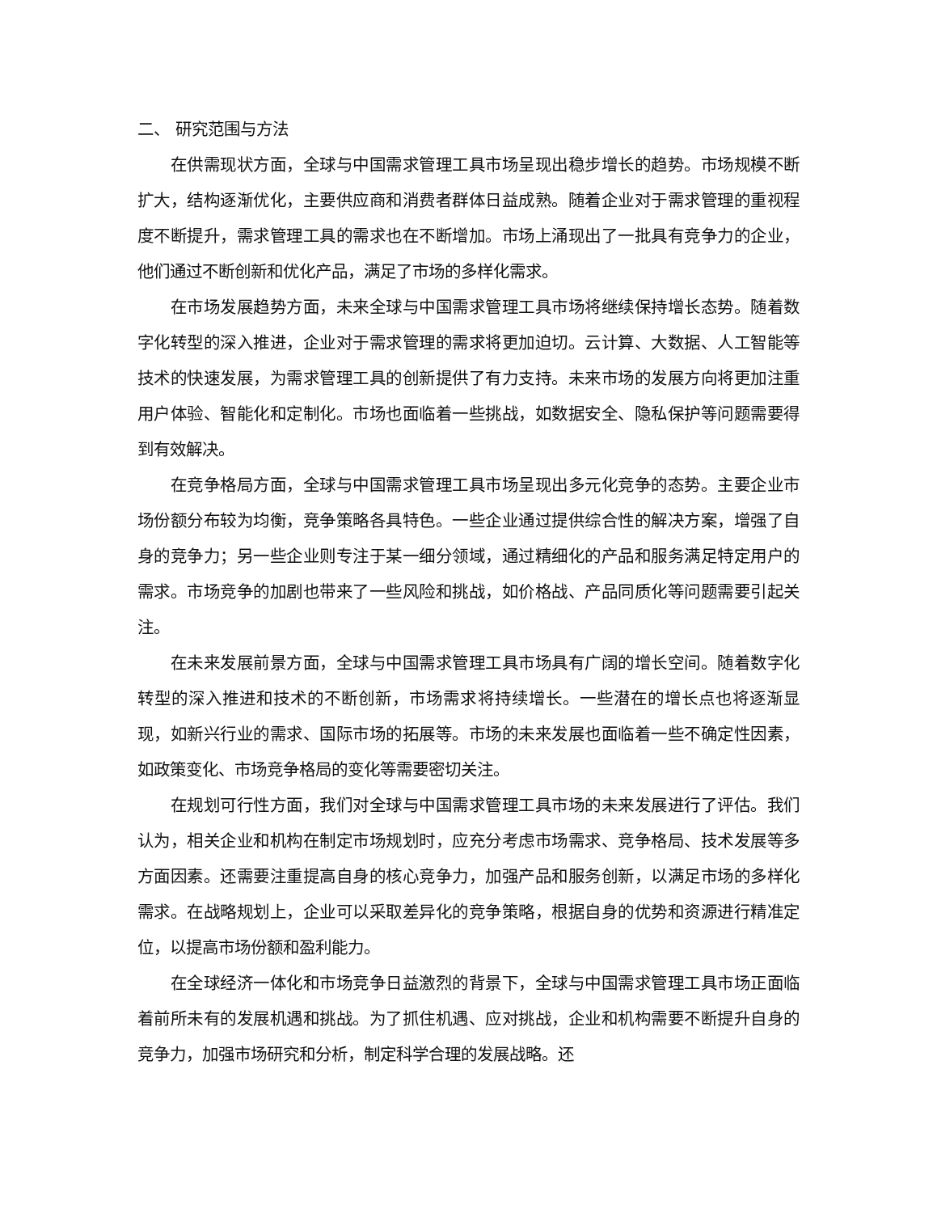二、 研究范围与方法
在供需现状方面，全球与中国需求管理工具市场呈现出稳步增长的趋势。市场规模不断扩大，结构逐渐优化，主要供应商和消费者群体日益成熟。随着企业对于需求管理的重视程度不断提升，需求管理工具的需求也在不断增加。市场上涌现出了一批具有竞争力的企业，他们通过不断创新和优化产品，满足了市场的多样化需求。
在市场发展趋势方面，未来全球与中国需求管理工具市场将继续保持增长态势。随着数字化转型的深入推进，企业对于需求管理的需求将更加迫切。云计算、大数据、人工智能等技术的快速发展，为需求管理工具的创新提供了有力支持。未来市场的发展方向将更加注重用户体验、智能化和定制化。市场也面临着一些挑战，如数据安全、隐私保护等问题需要得到有效解决。
在竞争格局方面，全球与中国需求管理工具市场呈现出多元化竞争的态势。主要企业市场份额分布较为均衡，竞争策略各具特色。一些企业通过提供综合性的解决方案，增强了自身的竞争力；另一些企业则专注于某一细分领域，通过精细化的产品和服务满足特定用户的需求。市场竞争的加剧也带来了一些风险和挑战，如价格战、产品同质化等问题需要引起关注。
在未来发展前景方面，全球与中国需求管理工具市场具有广阔的增长空间。随着数字化转型的深入推进和技术的不断创新，市场需求将持续增长。一些潜在的增长点也将逐渐显现，如新兴行业的需求、国际市场的拓展等。市场的未来发展也面临着一些不确定性因素，如政策变化、市场竞争格局的变化等需要密切关注。
在规划可行性方面，我们对全球与中国需求管理工具市场的未来发展进行了评估。我们认为，相关企业和机构在制定市场规划时，应充分考虑市场需求、竞争格局、技术发展等多方面因素。还需要注重提高自身的核心竞争力，加强产品和服务创新，以满足市场的多样化需求。在战略规划上，企业可以采取差异化的竞争策略，根据自身的优势和资源进行精准定位，以提高市场份额和盈利能力。
在全球经济一体化和市场竞争日益激烈的背景下，全球与中国需求管理工具市场正面临着前所未有的发展机遇和挑战。为了抓住机遇、应对挑战，企业和机构需要不断提升自身的竞争力，加强市场研究和分析，制定科学合理的发展战略。还